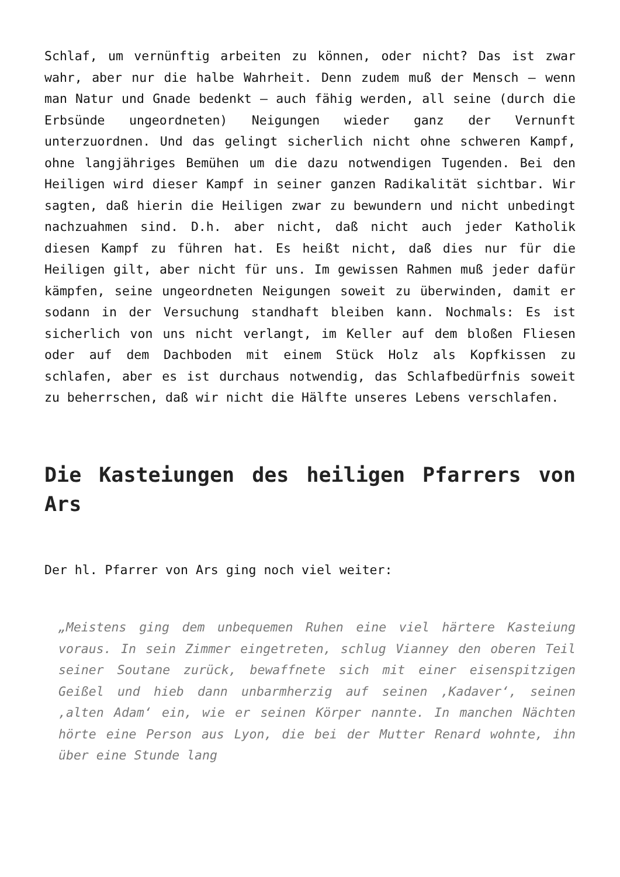Schlaf, um vernünftig arbeiten zu können, oder nicht? Das ist zwar wahr, aber nur die halbe Wahrheit. Denn zudem muß der Mensch – wenn man Natur und Gnade bedenkt – auch fähig werden, all seine (durch die Erbsünde ungeordneten) Neigungen wieder ganz der Vernunft unterzuordnen. Und das gelingt sicherlich nicht ohne schweren Kampf, ohne langjähriges Bemühen um die dazu notwendigen Tugenden. Bei den Heiligen wird dieser Kampf in seiner ganzen Radikalität sichtbar. Wir sagten, daß hierin die Heiligen zwar zu bewundern und nicht unbedingt nachzuahmen sind. D.h. aber nicht, daß nicht auch jeder Katholik diesen Kampf zu führen hat. Es heißt nicht, daß dies nur für die Heiligen gilt, aber nicht für uns. Im gewissen Rahmen muß jeder dafür kämpfen, seine ungeordneten Neigungen soweit zu überwinden, damit er sodann in der Versuchung standhaft bleiben kann. Nochmals: Es ist sicherlich von uns nicht verlangt, im Keller auf dem bloßen Fliesen oder auf dem Dachboden mit einem Stück Holz als Kopfkissen zu schlafen, aber es ist durchaus notwendig, das Schlafbedürfnis soweit zu beherrschen, daß wir nicht die Hälfte unseres Lebens verschlafen.
Die Kasteiungen des heiligen Pfarrers von Ars
Der hl. Pfarrer von Ars ging noch viel weiter:
„Meistens ging dem unbequemen Ruhen eine viel härtere Kasteiung voraus. In sein Zimmer eingetreten, schlug Vianney den oberen Teil seiner Soutane zurück, bewaffnete sich mit einer eisenspitzigen Geißel und hieb dann unbarmherzig auf seinen ‚Kadaver‘, seinen ‚alten Adam‘ ein, wie er seinen Körper nannte. In manchen Nächten hörte eine Person aus Lyon, die bei der Mutter Renard wohnte, ihn über eine Stunde lang